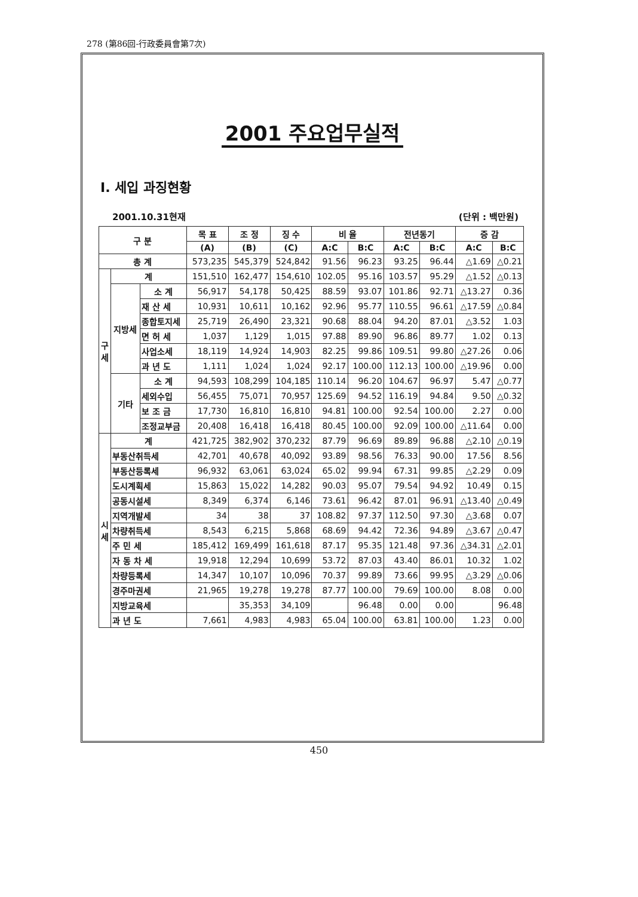278 (第86回-行政委員會第7次)
2001 주요업무실적
Ⅰ. 세입 과징현황
2001.10.31현재 (단위 : 백만원)
| 구 분 | | | 목 표 | 조 정 | 징 수 | 비 율 | | 전년동기 | | 증 감 | |
| --- | --- | --- | --- | --- | --- | --- | --- | --- | --- | --- | --- |
| | | | (A) | (B) | (C) | A:C | B:C | A:C | B:C | A:C | B:C |
| 총 계 | | | 573,235 | 545,379 | 524,842 | 91.56 | 96.23 | 93.25 | 96.44 | △1.69 | △0.21 |
| 구 세 | 계 | | 151,510 | 162,477 | 154,610 | 102.05 | 95.16 | 103.57 | 95.29 | △1.52 | △0.13 |
| | 지방세 | 소 계 | 56,917 | 54,178 | 50,425 | 88.59 | 93.07 | 101.86 | 92.71 | △13.27 | 0.36 |
| | | 재 산 세 | 10,931 | 10,611 | 10,162 | 92.96 | 95.77 | 110.55 | 96.61 | △17.59 | △0.84 |
| | | 종합토지세 | 25,719 | 26,490 | 23,321 | 90.68 | 88.04 | 94.20 | 87.01 | △3.52 | 1.03 |
| | | 면 허 세 | 1,037 | 1,129 | 1,015 | 97.88 | 89.90 | 96.86 | 89.77 | 1.02 | 0.13 |
| | | 사업소세 | 18,119 | 14,924 | 14,903 | 82.25 | 99.86 | 109.51 | 99.80 | △27.26 | 0.06 |
| | | 과 년 도 | 1,111 | 1,024 | 1,024 | 92.17 | 100.00 | 112.13 | 100.00 | △19.96 | 0.00 |
| | 기타 | 소 계 | 94,593 | 108,299 | 104,185 | 110.14 | 96.20 | 104.67 | 96.97 | 5.47 | △0.77 |
| | | 세외수입 | 56,455 | 75,071 | 70,957 | 125.69 | 94.52 | 116.19 | 94.84 | 9.50 | △0.32 |
| | | 보 조 금 | 17,730 | 16,810 | 16,810 | 94.81 | 100.00 | 92.54 | 100.00 | 2.27 | 0.00 |
| | | 조정교부금 | 20,408 | 16,418 | 16,418 | 80.45 | 100.00 | 92.09 | 100.00 | △11.64 | 0.00 |
| 시 세 | 계 | | 421,725 | 382,902 | 370,232 | 87.79 | 96.69 | 89.89 | 96.88 | △2.10 | △0.19 |
| | 부동산취득세 | | 42,701 | 40,678 | 40,092 | 93.89 | 98.56 | 76.33 | 90.00 | 17.56 | 8.56 |
| | 부동산등록세 | | 96,932 | 63,061 | 63,024 | 65.02 | 99.94 | 67.31 | 99.85 | △2.29 | 0.09 |
| | 도시계획세 | | 15,863 | 15,022 | 14,282 | 90.03 | 95.07 | 79.54 | 94.92 | 10.49 | 0.15 |
| | 공동시설세 | | 8,349 | 6,374 | 6,146 | 73.61 | 96.42 | 87.01 | 96.91 | △13.40 | △0.49 |
| | 지역개발세 | | 34 | 38 | 37 | 108.82 | 97.37 | 112.50 | 97.30 | △3.68 | 0.07 |
| | 차량취득세 | | 8,543 | 6,215 | 5,868 | 68.69 | 94.42 | 72.36 | 94.89 | △3.67 | △0.47 |
| | 주 민 세 | | 185,412 | 169,499 | 161,618 | 87.17 | 95.35 | 121.48 | 97.36 | △34.31 | △2.01 |
| | 자 동 차 세 | | 19,918 | 12,294 | 10,699 | 53.72 | 87.03 | 43.40 | 86.01 | 10.32 | 1.02 |
| | 차량등록세 | | 14,347 | 10,107 | 10,096 | 70.37 | 99.89 | 73.66 | 99.95 | △3.29 | △0.06 |
| | 경주마권세 | | 21,965 | 19,278 | 19,278 | 87.77 | 100.00 | 79.69 | 100.00 | 8.08 | 0.00 |
| | 지방교육세 | | | 35,353 | 34,109 | | 96.48 | 0.00 | 0.00 | | 96.48 |
| | 과 년 도 | | 7,661 | 4,983 | 4,983 | 65.04 | 100.00 | 63.81 | 100.00 | 1.23 | 0.00 |
450